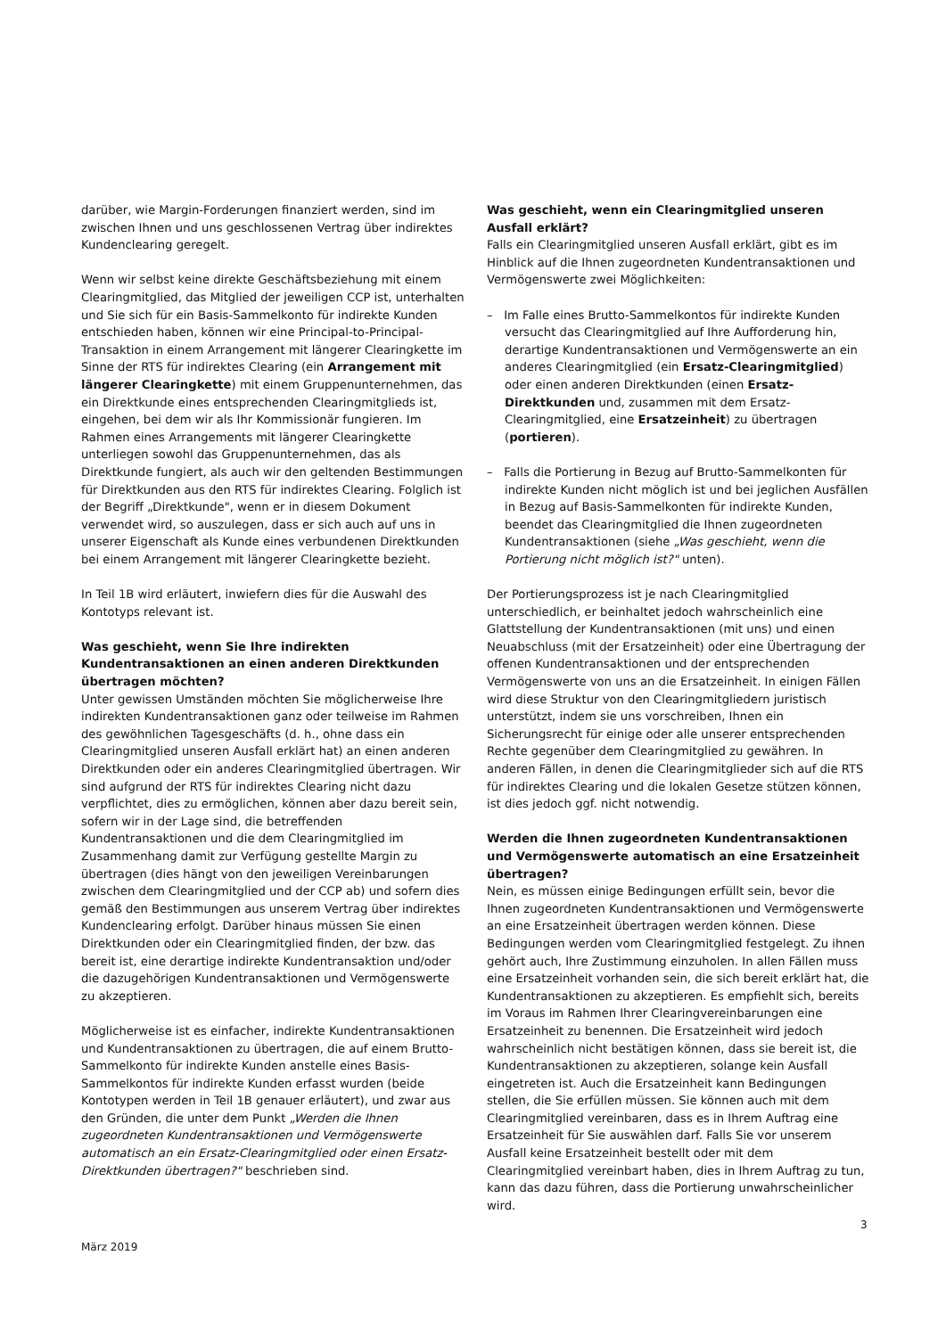darüber, wie Margin-Forderungen finanziert werden, sind im zwischen Ihnen und uns geschlossenen Vertrag über indirektes Kundenclearing geregelt.
Wenn wir selbst keine direkte Geschäftsbeziehung mit einem Clearingmitglied, das Mitglied der jeweiligen CCP ist, unterhalten und Sie sich für ein Basis-Sammelkonto für indirekte Kunden entschieden haben, können wir eine Principal-to-Principal-Transaktion in einem Arrangement mit längerer Clearingkette im Sinne der RTS für indirektes Clearing (ein Arrangement mit längerer Clearingkette) mit einem Gruppenunternehmen, das ein Direktkunde eines entsprechenden Clearingmitglieds ist, eingehen, bei dem wir als Ihr Kommissionär fungieren. Im Rahmen eines Arrangements mit längerer Clearingkette unterliegen sowohl das Gruppenunternehmen, das als Direktkunde fungiert, als auch wir den geltenden Bestimmungen für Direktkunden aus den RTS für indirektes Clearing. Folglich ist der Begriff „Direktkunde", wenn er in diesem Dokument verwendet wird, so auszulegen, dass er sich auch auf uns in unserer Eigenschaft als Kunde eines verbundenen Direktkunden bei einem Arrangement mit längerer Clearingkette bezieht.
In Teil 1B wird erläutert, inwiefern dies für die Auswahl des Kontotyps relevant ist.
Was geschieht, wenn Sie Ihre indirekten Kundentransaktionen an einen anderen Direktkunden übertragen möchten?
Unter gewissen Umständen möchten Sie möglicherweise Ihre indirekten Kundentransaktionen ganz oder teilweise im Rahmen des gewöhnlichen Tagesgeschäfts (d. h., ohne dass ein Clearingmitglied unseren Ausfall erklärt hat) an einen anderen Direktkunden oder ein anderes Clearingmitglied übertragen. Wir sind aufgrund der RTS für indirektes Clearing nicht dazu verpflichtet, dies zu ermöglichen, können aber dazu bereit sein, sofern wir in der Lage sind, die betreffenden Kundentransaktionen und die dem Clearingmitglied im Zusammenhang damit zur Verfügung gestellte Margin zu übertragen (dies hängt von den jeweiligen Vereinbarungen zwischen dem Clearingmitglied und der CCP ab) und sofern dies gemäß den Bestimmungen aus unserem Vertrag über indirektes Kundenclearing erfolgt. Darüber hinaus müssen Sie einen Direktkunden oder ein Clearingmitglied finden, der bzw. das bereit ist, eine derartige indirekte Kundentransaktion und/oder die dazugehörigen Kundentransaktionen und Vermögenswerte zu akzeptieren.
Möglicherweise ist es einfacher, indirekte Kundentransaktionen und Kundentransaktionen zu übertragen, die auf einem Brutto-Sammelkonto für indirekte Kunden anstelle eines Basis-Sammelkontos für indirekte Kunden erfasst wurden (beide Kontotypen werden in Teil 1B genauer erläutert), und zwar aus den Gründen, die unter dem Punkt „Werden die Ihnen zugeordneten Kundentransaktionen und Vermögenswerte automatisch an ein Ersatz-Clearingmitglied oder einen Ersatz-Direktkunden übertragen?" beschrieben sind.
Was geschieht, wenn ein Clearingmitglied unseren Ausfall erklärt?
Falls ein Clearingmitglied unseren Ausfall erklärt, gibt es im Hinblick auf die Ihnen zugeordneten Kundentransaktionen und Vermögenswerte zwei Möglichkeiten:
– Im Falle eines Brutto-Sammelkontos für indirekte Kunden versucht das Clearingmitglied auf Ihre Aufforderung hin, derartige Kundentransaktionen und Vermögenswerte an ein anderes Clearingmitglied (ein Ersatz-Clearingmitglied) oder einen anderen Direktkunden (einen Ersatz-Direktkunden und, zusammen mit dem Ersatz-Clearingmitglied, eine Ersatzeinheit) zu übertragen (portieren).
– Falls die Portierung in Bezug auf Brutto-Sammelkonten für indirekte Kunden nicht möglich ist und bei jeglichen Ausfällen in Bezug auf Basis-Sammelkonten für indirekte Kunden, beendet das Clearingmitglied die Ihnen zugeordneten Kundentransaktionen (siehe „Was geschieht, wenn die Portierung nicht möglich ist?" unten).
Der Portierungsprozess ist je nach Clearingmitglied unterschiedlich, er beinhaltet jedoch wahrscheinlich eine Glattstellung der Kundentransaktionen (mit uns) und einen Neuabschluss (mit der Ersatzeinheit) oder eine Übertragung der offenen Kundentransaktionen und der entsprechenden Vermögenswerte von uns an die Ersatzeinheit. In einigen Fällen wird diese Struktur von den Clearingmitgliedern juristisch unterstützt, indem sie uns vorschreiben, Ihnen ein Sicherungsrecht für einige oder alle unserer entsprechenden Rechte gegenüber dem Clearingmitglied zu gewähren. In anderen Fällen, in denen die Clearingmitglieder sich auf die RTS für indirektes Clearing und die lokalen Gesetze stützen können, ist dies jedoch ggf. nicht notwendig.
Werden die Ihnen zugeordneten Kundentransaktionen und Vermögenswerte automatisch an eine Ersatzeinheit übertragen?
Nein, es müssen einige Bedingungen erfüllt sein, bevor die Ihnen zugeordneten Kundentransaktionen und Vermögenswerte an eine Ersatzeinheit übertragen werden können. Diese Bedingungen werden vom Clearingmitglied festgelegt. Zu ihnen gehört auch, Ihre Zustimmung einzuholen. In allen Fällen muss eine Ersatzeinheit vorhanden sein, die sich bereit erklärt hat, die Kundentransaktionen zu akzeptieren. Es empfiehlt sich, bereits im Voraus im Rahmen Ihrer Clearingvereinbarungen eine Ersatzeinheit zu benennen. Die Ersatzeinheit wird jedoch wahrscheinlich nicht bestätigen können, dass sie bereit ist, die Kundentransaktionen zu akzeptieren, solange kein Ausfall eingetreten ist. Auch die Ersatzeinheit kann Bedingungen stellen, die Sie erfüllen müssen. Sie können auch mit dem Clearingmitglied vereinbaren, dass es in Ihrem Auftrag eine Ersatzeinheit für Sie auswählen darf. Falls Sie vor unserem Ausfall keine Ersatzeinheit bestellt oder mit dem Clearingmitglied vereinbart haben, dies in Ihrem Auftrag zu tun, kann das dazu führen, dass die Portierung unwahrscheinlicher wird.
3
März 2019